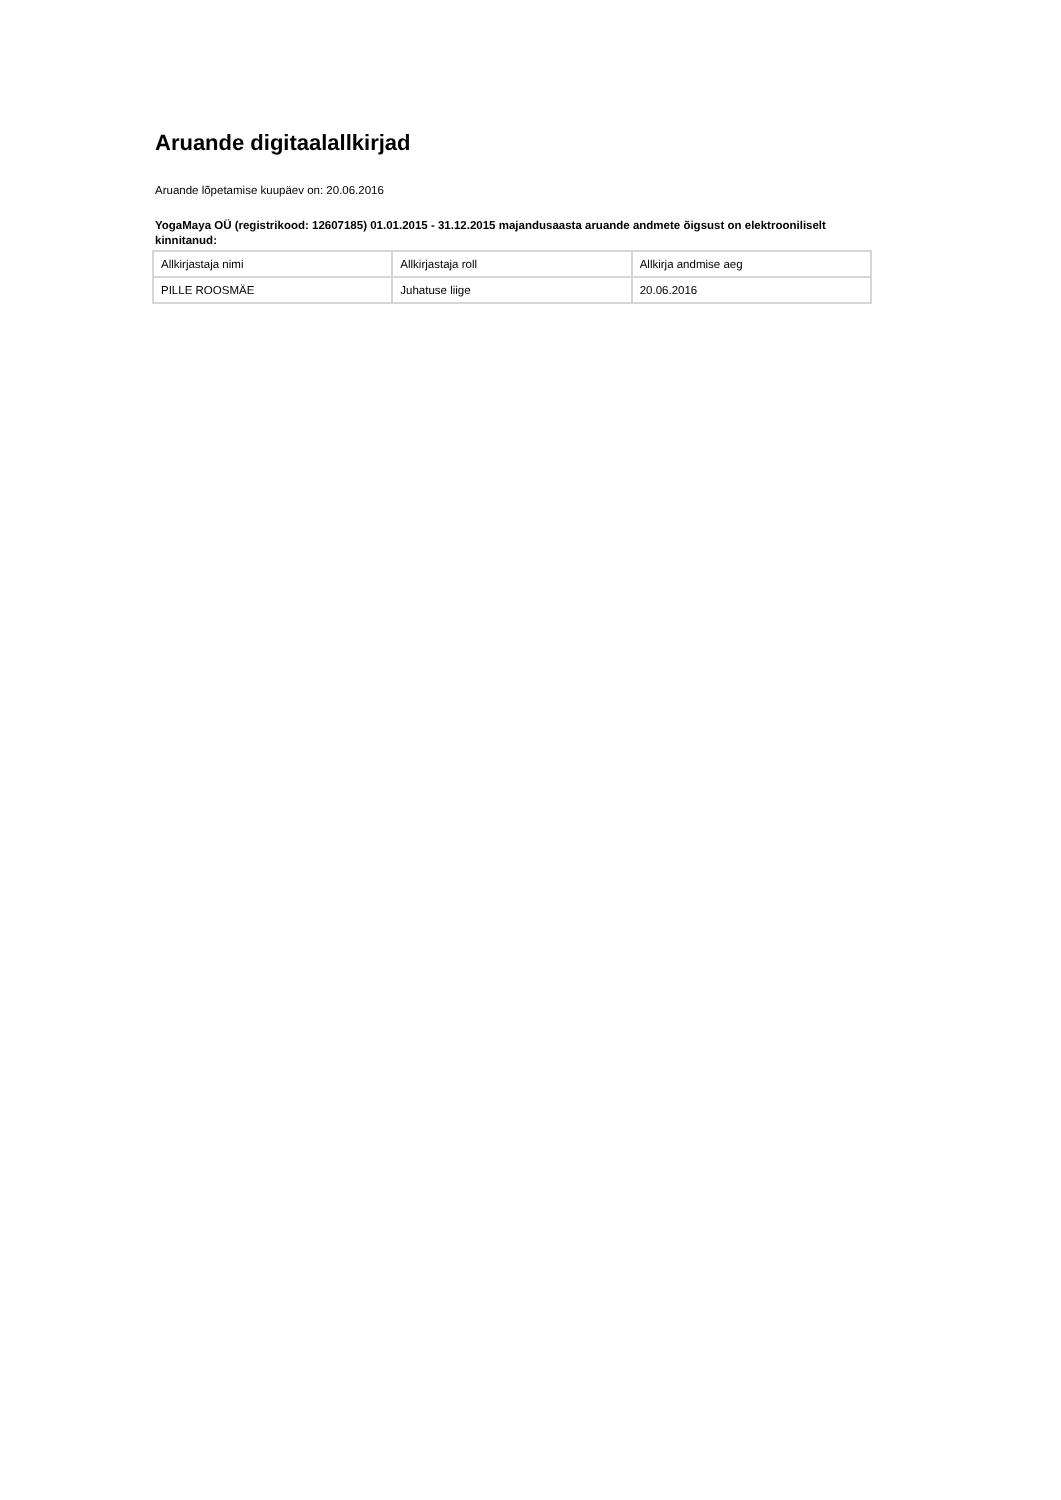Aruande digitaalallkirjad
Aruande lõpetamise kuupäev on: 20.06.2016
YogaMaya OÜ (registrikood: 12607185) 01.01.2015 - 31.12.2015 majandusaasta aruande andmete õigsust on elektrooniliselt kinnitanud:
| Allkirjastaja nimi | Allkirjastaja roll | Allkirja andmise aeg |
| PILLE ROOSMÄE | Juhatuse liige | 20.06.2016 |